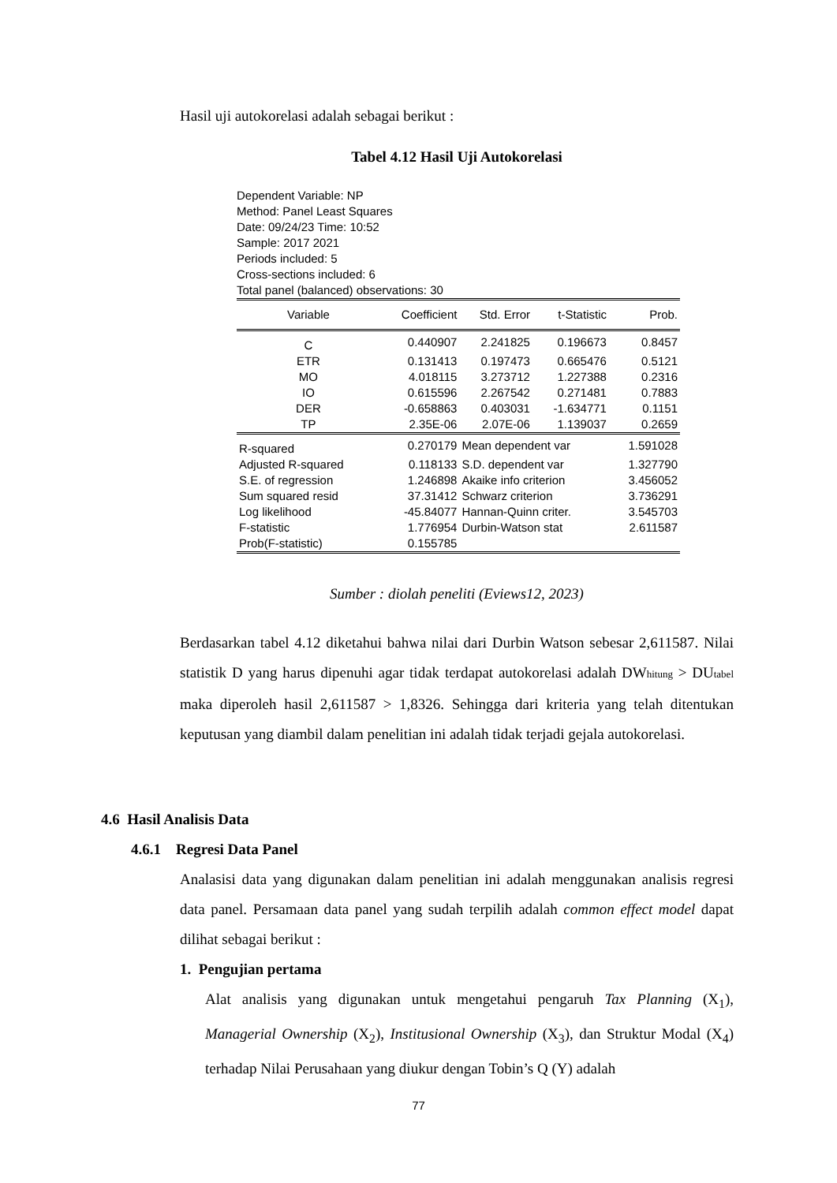Hasil uji autokorelasi adalah sebagai berikut :
Tabel 4.12 Hasil Uji Autokorelasi
Dependent Variable: NP
Method: Panel Least Squares
Date: 09/24/23 Time: 10:52
Sample: 2017 2021
Periods included: 5
Cross-sections included: 6
Total panel (balanced) observations: 30
| Variable | Coefficient | Std. Error | t-Statistic | Prob. |
| --- | --- | --- | --- | --- |
| C | 0.440907 | 2.241825 | 0.196673 | 0.8457 |
| ETR | 0.131413 | 0.197473 | 0.665476 | 0.5121 |
| MO | 4.018115 | 3.273712 | 1.227388 | 0.2316 |
| IO | 0.615596 | 2.267542 | 0.271481 | 0.7883 |
| DER | -0.658863 | 0.403031 | -1.634771 | 0.1151 |
| TP | 2.35E-06 | 2.07E-06 | 1.139037 | 0.2659 |
| R-squared | 0.270179 | Mean dependent var | | 1.591028 |
| Adjusted R-squared | 0.118133 | S.D. dependent var | | 1.327790 |
| S.E. of regression | 1.246898 | Akaike info criterion | | 3.456052 |
| Sum squared resid | 37.31412 | Schwarz criterion | | 3.736291 |
| Log likelihood | -45.84077 | Hannan-Quinn criter. | | 3.545703 |
| F-statistic | 1.776954 | Durbin-Watson stat | | 2.611587 |
| Prob(F-statistic) | 0.155785 | | | |
Sumber : diolah peneliti (Eviews12, 2023)
Berdasarkan tabel 4.12 diketahui bahwa nilai dari Durbin Watson sebesar 2,611587. Nilai statistik D yang harus dipenuhi agar tidak terdapat autokorelasi adalah DW<sub>hitung</sub> > DU<sub>tabel</sub> maka diperoleh hasil 2,611587 > 1,8326. Sehingga dari kriteria yang telah ditentukan keputusan yang diambil dalam penelitian ini adalah tidak terjadi gejala autokorelasi.
4.6 Hasil Analisis Data
4.6.1 Regresi Data Panel
Analasisi data yang digunakan dalam penelitian ini adalah menggunakan analisis regresi data panel. Persamaan data panel yang sudah terpilih adalah common effect model dapat dilihat sebagai berikut :
1. Pengujian pertama
Alat analisis yang digunakan untuk mengetahui pengaruh Tax Planning (X<sub>1</sub>), Managerial Ownership (X<sub>2</sub>), Institusional Ownership (X<sub>3</sub>), dan Struktur Modal (X<sub>4</sub>) terhadap Nilai Perusahaan yang diukur dengan Tobin’s Q (Y) adalah
77